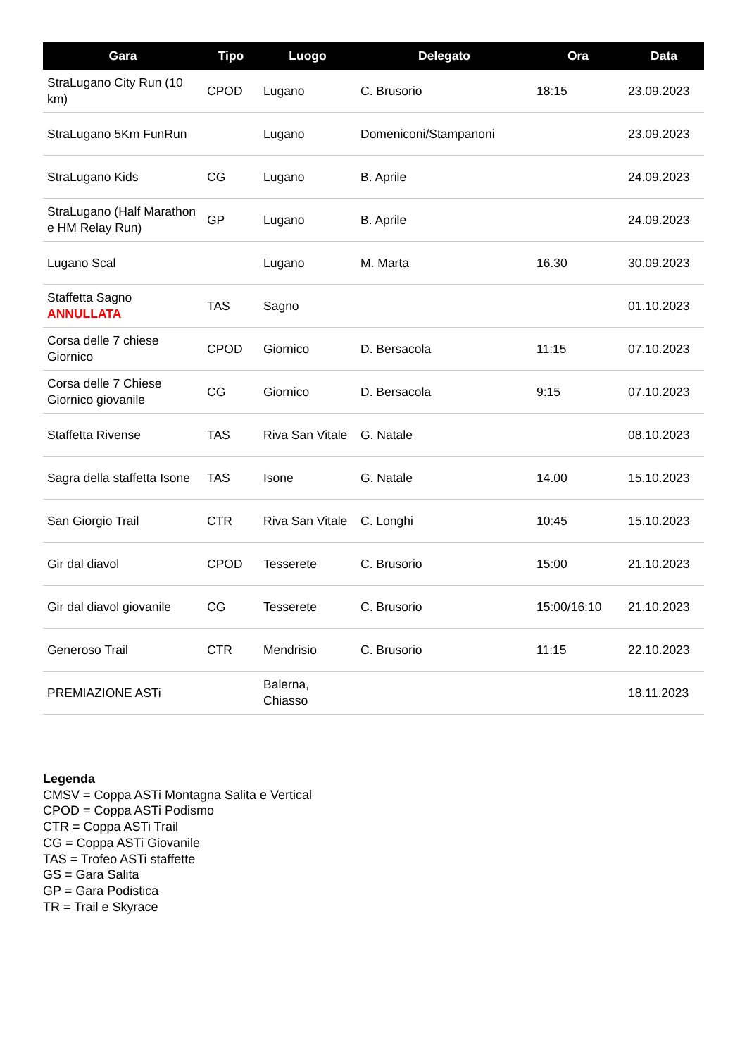| Gara | Tipo | Luogo | Delegato | Ora | Data |
| --- | --- | --- | --- | --- | --- |
| StraLugano City Run (10 km) | CPOD | Lugano | C. Brusorio | 18:15 | 23.09.2023 |
| StraLugano 5Km FunRun | | Lugano | Domeniconi/Stampanoni | | 23.09.2023 |
| StraLugano Kids | CG | Lugano | B. Aprile | | 24.09.2023 |
| StraLugano (Half Marathon e HM Relay Run) | GP | Lugano | B. Aprile | | 24.09.2023 |
| Lugano Scal | | Lugano | M. Marta | 16.30 | 30.09.2023 |
| Staffetta Sagno ANNULLATA | TAS | Sagno | | | 01.10.2023 |
| Corsa delle 7 chiese Giornico | CPOD | Giornico | D. Bersacola | 11:15 | 07.10.2023 |
| Corsa delle 7 Chiese Giornico giovanile | CG | Giornico | D. Bersacola | 9:15 | 07.10.2023 |
| Staffetta Rivense | TAS | Riva San Vitale | G. Natale | | 08.10.2023 |
| Sagra della staffetta Isone | TAS | Isone | G. Natale | 14.00 | 15.10.2023 |
| San Giorgio Trail | CTR | Riva San Vitale | C. Longhi | 10:45 | 15.10.2023 |
| Gir dal diavol | CPOD | Tesserete | C. Brusorio | 15:00 | 21.10.2023 |
| Gir dal diavol giovanile | CG | Tesserete | C. Brusorio | 15:00/16:10 | 21.10.2023 |
| Generoso Trail | CTR | Mendrisio | C. Brusorio | 11:15 | 22.10.2023 |
| PREMIAZIONE ASTi | | Balerna, Chiasso | | | 18.11.2023 |
Legenda
CMSV = Coppa ASTi Montagna Salita e Vertical
CPOD = Coppa ASTi Podismo
CTR = Coppa ASTi Trail
CG = Coppa ASTi Giovanile
TAS = Trofeo ASTi staffette
GS = Gara Salita
GP = Gara Podistica
TR = Trail e Skyrace